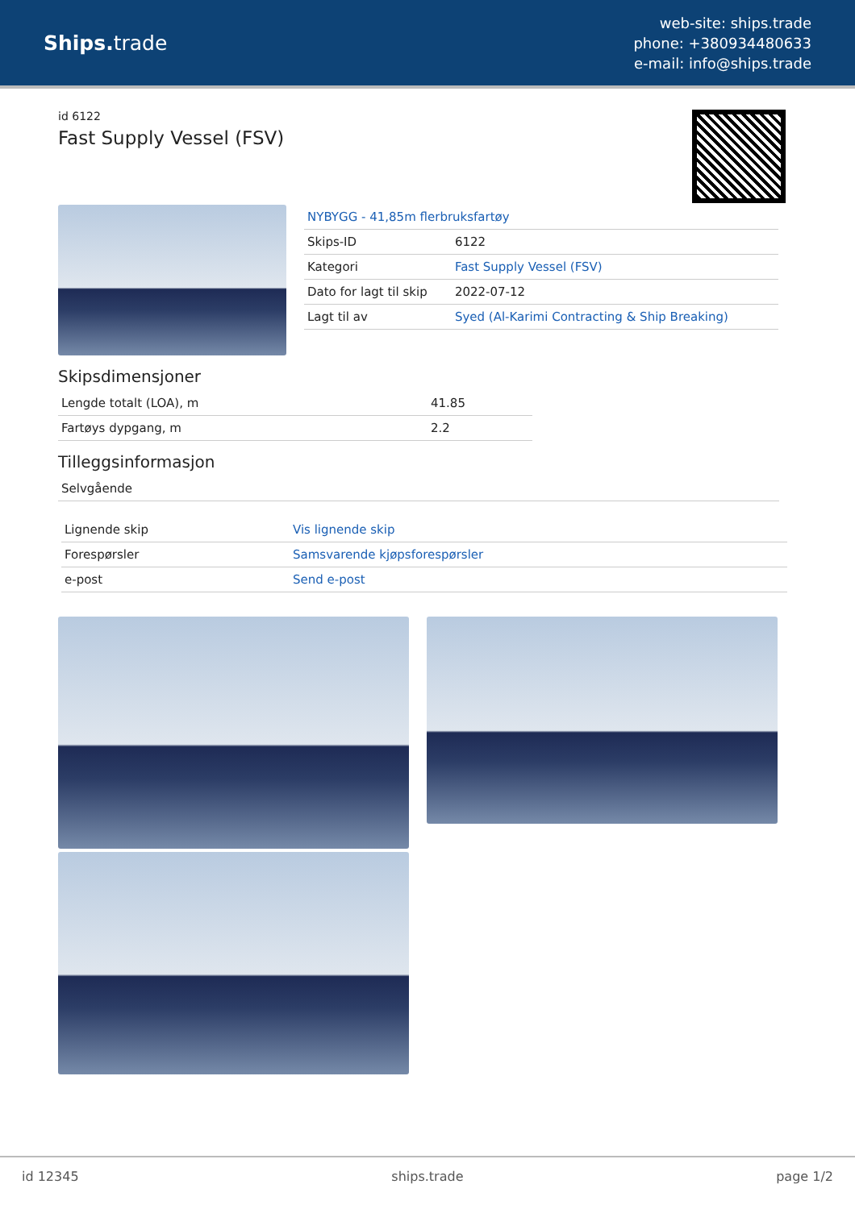Ships. trade
web-site: ships.trade
phone: +380934480633
e-mail: info@ships.trade
id 6122
Fast Supply Vessel (FSV)
| NYBYGG - 41,85m flerbruksfartøy | |
| Skips-ID | 6122 |
| Kategori | Fast Supply Vessel (FSV) |
| Dato for lagt til skip | 2022-07-12 |
| Lagt til av | Syed (Al-Karimi Contracting & Ship Breaking) |
Skipsdimensjoner
| Lengde totalt (LOA), m | 41.85 |
| Fartøys dypgang, m | 2.2 |
Tilleggsinformasjon
| Selvgående |
| Lignende skip | Vis lignende skip |
| Forespørsler | Samsvarende kjøpsforespørsler |
| e-post | Send e-post |
id 12345 ships.trade page 1/2